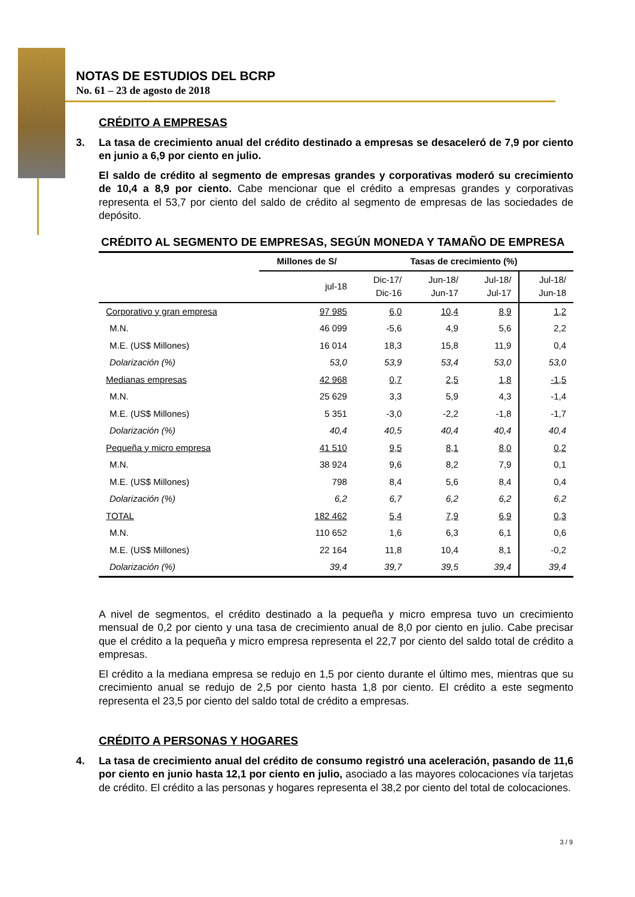NOTAS DE ESTUDIOS DEL BCRP
No. 61 – 23 de agosto de 2018
CRÉDITO A EMPRESAS
3. La tasa de crecimiento anual del crédito destinado a empresas se desaceleró de 7,9 por ciento en junio a 6,9 por ciento en julio.
El saldo de crédito al segmento de empresas grandes y corporativas moderó su crecimiento de 10,4 a 8,9 por ciento. Cabe mencionar que el crédito a empresas grandes y corporativas representa el 53,7 por ciento del saldo de crédito al segmento de empresas de las sociedades de depósito.
CRÉDITO AL SEGMENTO DE EMPRESAS, SEGÚN MONEDA Y TAMAÑO DE EMPRESA
| | Millones de S/ | Tasas de crecimiento (%) | | | |
| --- | --- | --- | --- | --- | --- |
| | jul-18 | Dic-17/ Dic-16 | Jun-18/ Jun-17 | Jul-18/ Jul-17 | Jul-18/ Jun-18 |
| Corporativo y gran empresa | 97 985 | 6,0 | 10,4 | 8,9 | 1,2 |
| M.N. | 46 099 | -5,6 | 4,9 | 5,6 | 2,2 |
| M.E. (US$ Millones) | 16 014 | 18,3 | 15,8 | 11,9 | 0,4 |
| Dolarización (%) | 53,0 | 53,9 | 53,4 | 53,0 | 53,0 |
| Medianas empresas | 42 968 | 0,7 | 2,5 | 1,8 | -1,5 |
| M.N. | 25 629 | 3,3 | 5,9 | 4,3 | -1,4 |
| M.E. (US$ Millones) | 5 351 | -3,0 | -2,2 | -1,8 | -1,7 |
| Dolarización (%) | 40,4 | 40,5 | 40,4 | 40,4 | 40,4 |
| Pequeña y micro empresa | 41 510 | 9,5 | 8,1 | 8,0 | 0,2 |
| M.N. | 38 924 | 9,6 | 8,2 | 7,9 | 0,1 |
| M.E. (US$ Millones) | 798 | 8,4 | 5,6 | 8,4 | 0,4 |
| Dolarización (%) | 6,2 | 6,7 | 6,2 | 6,2 | 6,2 |
| TOTAL | 182 462 | 5,4 | 7,9 | 6,9 | 0,3 |
| M.N. | 110 652 | 1,6 | 6,3 | 6,1 | 0,6 |
| M.E. (US$ Millones) | 22 164 | 11,8 | 10,4 | 8,1 | -0,2 |
| Dolarización (%) | 39,4 | 39,7 | 39,5 | 39,4 | 39,4 |
A nivel de segmentos, el crédito destinado a la pequeña y micro empresa tuvo un crecimiento mensual de 0,2 por ciento y una tasa de crecimiento anual de 8,0 por ciento en julio. Cabe precisar que el crédito a la pequeña y micro empresa representa el 22,7 por ciento del saldo total de crédito a empresas.
El crédito a la mediana empresa se redujo en 1,5 por ciento durante el último mes, mientras que su crecimiento anual se redujo de 2,5 por ciento hasta 1,8 por ciento. El crédito a este segmento representa el 23,5 por ciento del saldo total de crédito a empresas.
CRÉDITO A PERSONAS Y HOGARES
4. La tasa de crecimiento anual del crédito de consumo registró una aceleración, pasando de 11,6 por ciento en junio hasta 12,1 por ciento en julio, asociado a las mayores colocaciones vía tarjetas de crédito. El crédito a las personas y hogares representa el 38,2 por ciento del total de colocaciones.
3 / 9